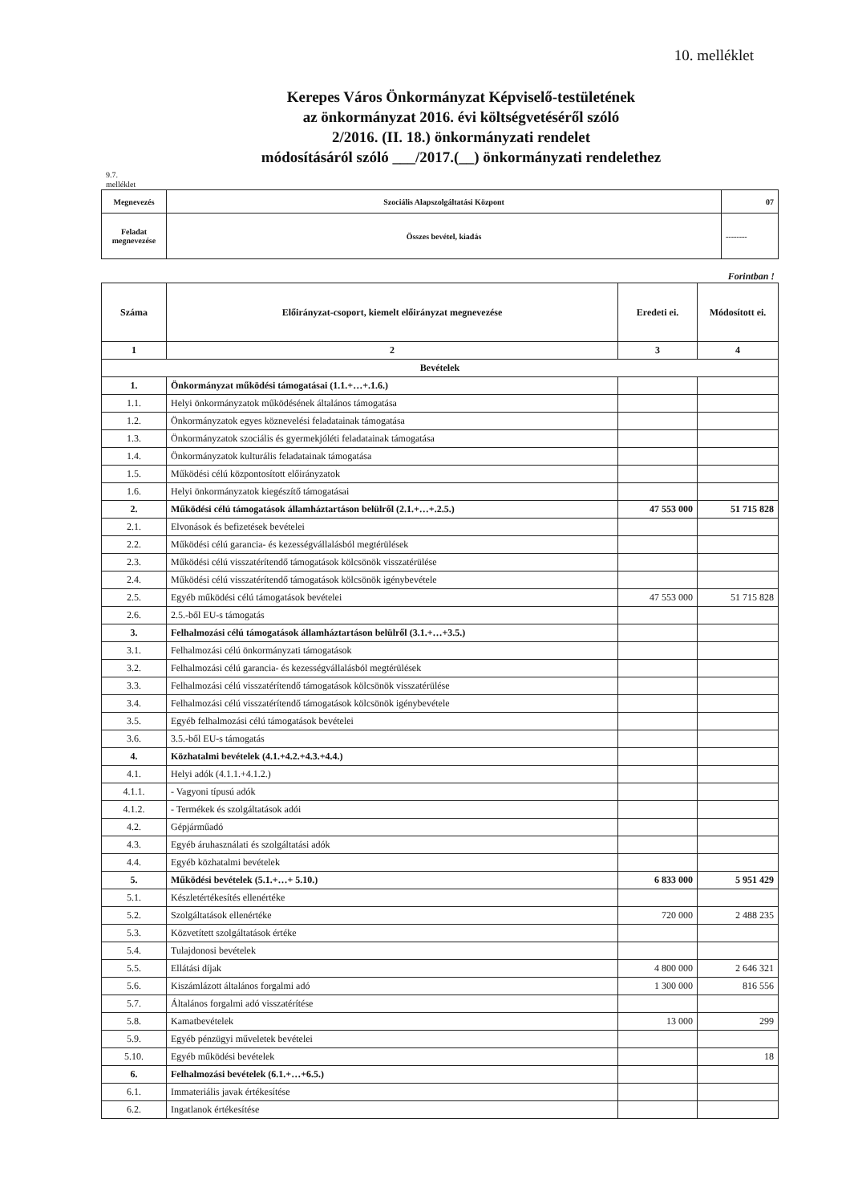10. melléklet
Kerepes Város Önkormányzat Képviselő-testületének
az önkormányzat 2016. évi költségvetéséről szóló
2/2016. (II. 18.) önkormányzati rendelet
módosításáról szóló ___/2017.(__) önkormányzati rendelethez
9.7.
melléklet
| Megnevezés | Szociális Alapszolgáltatási Központ | 07 |
| Feladat megnevezése | Összes bevétel, kiadás | -------- |
Forintban !
| Száma | Előirányzat-csoport, kiemelt előirányzat megnevezése | Eredeti ei. | Módosított ei. |
| --- | --- | --- | --- |
| 1 | 2 | 3 | 4 |
| Bevételek | | | |
| 1. | Önkormányzat működési támogatásai (1.1.+…+.1.6.) | | |
| 1.1. | Helyi önkormányzatok működésének általános támogatása | | |
| 1.2. | Önkormányzatok egyes köznevelési feladatainak támogatása | | |
| 1.3. | Önkormányzatok szociális és gyermekjóléti feladatainak támogatása | | |
| 1.4. | Önkormányzatok kulturális feladatainak támogatása | | |
| 1.5. | Működési célú központosított előirányzatok | | |
| 1.6. | Helyi önkormányzatok kiegészítő támogatásai | | |
| 2. | Működési célú támogatások államháztartáson belülről (2.1.+…+.2.5.) | 47 553 000 | 51 715 828 |
| 2.1. | Elvonások és befizetések bevételei | | |
| 2.2. | Működési célú garancia- és kezességvállalásból megtérülések | | |
| 2.3. | Működési célú visszatérítendő támogatások kölcsönök visszatérülése | | |
| 2.4. | Működési célú visszatérítendő támogatások kölcsönök igénybevétele | | |
| 2.5. | Egyéb működési célú támogatások bevételei | 47 553 000 | 51 715 828 |
| 2.6. | 2.5.-ből EU-s támogatás | | |
| 3. | Felhalmozási célú támogatások államháztartáson belülről (3.1.+…+3.5.) | | |
| 3.1. | Felhalmozási célú önkormányzati támogatások | | |
| 3.2. | Felhalmozási célú garancia- és kezességvállalásból megtérülések | | |
| 3.3. | Felhalmozási célú visszatérítendő támogatások kölcsönök visszatérülése | | |
| 3.4. | Felhalmozási célú visszatérítendő támogatások kölcsönök igénybevétele | | |
| 3.5. | Egyéb felhalmozási célú támogatások bevételei | | |
| 3.6. | 3.5.-ből EU-s támogatás | | |
| 4. | Közhatalmi bevételek (4.1.+4.2.+4.3.+4.4.) | | |
| 4.1. | Helyi adók (4.1.1.+4.1.2.) | | |
| 4.1.1. | - Vagyoni típusú adók | | |
| 4.1.2. | - Termékek és szolgáltatások adói | | |
| 4.2. | Gépjárműadó | | |
| 4.3. | Egyéb áruhasználati és szolgáltatási adók | | |
| 4.4. | Egyéb közhatalmi bevételek | | |
| 5. | Működési bevételek (5.1.+…+ 5.10.) | 6 833 000 | 5 951 429 |
| 5.1. | Készletértékesítés ellenértéke | | |
| 5.2. | Szolgáltatások ellenértéke | 720 000 | 2 488 235 |
| 5.3. | Közvetített szolgáltatások értéke | | |
| 5.4. | Tulajdonosi bevételek | | |
| 5.5. | Ellátási díjak | 4 800 000 | 2 646 321 |
| 5.6. | Kiszámlázott általános forgalmi adó | 1 300 000 | 816 556 |
| 5.7. | Általános forgalmi adó visszatérítése | | |
| 5.8. | Kamatbevételek | 13 000 | 299 |
| 5.9. | Egyéb pénzügyi műveletek bevételei | | |
| 5.10. | Egyéb működési bevételek | | 18 |
| 6. | Felhalmozási bevételek (6.1.+…+6.5.) | | |
| 6.1. | Immateriális javak értékesítése | | |
| 6.2. | Ingatlanok értékesítése | | |